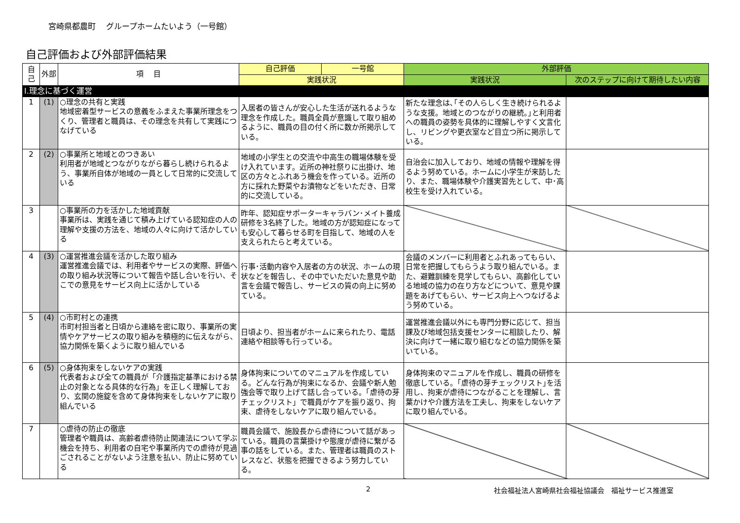宮崎県都農町　 グループホームたいよう（一号館）
自己評価および外部評価結果
| 自己 | 外部 | 項 目 | 自己評価 | 一号館 | 外部評価 | |
| --- | --- | --- | --- | --- | --- | --- |
| | | | 実践状況 | | 実践状況 | 次のステップに向けて期待したい内容 |
| Ⅰ.理念に基づく運営 | | | | | | |
| 1 | (1) | ○理念の共有と実践 地域密着型サービスの意義をふまえた事業所理念をつくり、管理者と職員は、その理念を共有して実践につなげている | 入居者の皆さんが安心した生活が送れるような理念を作成した。職員全員が意識して取り組めるように、職員の目の付く所に数か所掲示している。 | | 新たな理念は､｢その人らしく生き続けられるような支援。地域とのつながりの継続。｣と利用者への職員の姿勢を具体的に理解しやすく文言化し、リビングや更衣室など目立つ所に掲示している。 | |
| 2 | (2) | ○事業所と地域とのつきあい 利用者が地域とつながりながら暮らし続けられるよう、事業所自体が地域の一員として日常的に交流している | 地域の小学生との交流や中高生の職場体験を受け入れています。近所の神社祭りに出掛け、地区の方々とふれあう機会を作っている。近所の方に採れた野菜やお漬物などをいただき、日常的に交流している。 | | 自治会に加入しており、地域の情報や理解を得るよう努めている。ホームに小学生が来訪したり、また、職場体験や介護実習先として、中･高校生を受け入れている。 | |
| 3 | | ○事業所の力を活かした地域貢献 事業所は、実践を通じて積み上げている認知症の人の理解や支援の方法を、地域の人々に向けて活かしている | 昨年、認知症サポーターキャラバン･メイト養成研修を3名終了した。地域の方が認知症になっても安心して暮らせる町を目指して、地域の人を支えられたらと考えている。 | | | |
| 4 | (3) | ○運営推進会議を活かした取り組み 運営推進会議では、利用者やサービスの実際、評価への取り組み状況等について報告や話し合いを行い、そこでの意見をサービス向上に活かしている | 行事･活動内容や入居者の方の状況、ホームの現状などを報告し、その中でいただいた意見や助言を会議で報告し、サービスの質の向上に努めている。 | | 会議のメンバーに利用者とふれあってもらい、日常を把握してもらうよう取り組んでいる。また、避難訓練を見学してもらい、高齢化している地域の協力の在り方などについて、意見や課題をあげてもらい、サービス向上へつなげるよう努めている。 | |
| 5 | (4) | ○市町村との連携 市町村担当者と日頃から連絡を密に取り、事業所の実情やケアサービスの取り組みを積極的に伝えながら、協力関係を築くように取り組んでいる | 日頃より、担当者がホームに来られたり、電話連絡や相談等も行っている。 | | 運営推進会議以外にも専門分野に応じて、担当課及び地域包括支援センターに相談したり、解決に向けて一緒に取り組むなどの協力関係を築いている。 | |
| 6 | (5) | ○身体拘束をしないケアの実践 代表者および全ての職員が「介護指定基準における禁止の対象となる具体的な行為」を正しく理解しており、玄関の施錠を含めて身体拘束をしないケアに取り組んでいる | 身体拘束についてのマニュアルを作成している。どんな行為が拘束になるか、会議や新人勉強会等で取り上げて話し合っている。「虐待の芽チェックリスト」で職員がケアを振り返り、拘束、虐待をしないケアに取り組んでいる。 | | 身体拘束のマニュアルを作成し、職員の研修を徹底している。｢虐待の芽チェックリスト｣を活用し、拘束が虐待につながることを理解し、言葉かけや介護方法を工夫し、拘束をしないケアに取り組んでいる。 | |
| 7 | | ○虐待の防止の徹底 管理者や職員は、高齢者虐待防止関連法について学ぶ機会を持ち、利用者の自宅や事業所内での虐待が見過ごされることがないよう注意を払い、防止に努めている | 職員会議で、施設長から虐待について話があっている。職員の言葉掛けや態度が虐待に繋がる事の話をしている。また、管理者は職員のストレスなど、状態を把握できるよう努力している。 | | | |
2 社会福祉法人宮崎県社会福祉協議会　福祉サービス推進室